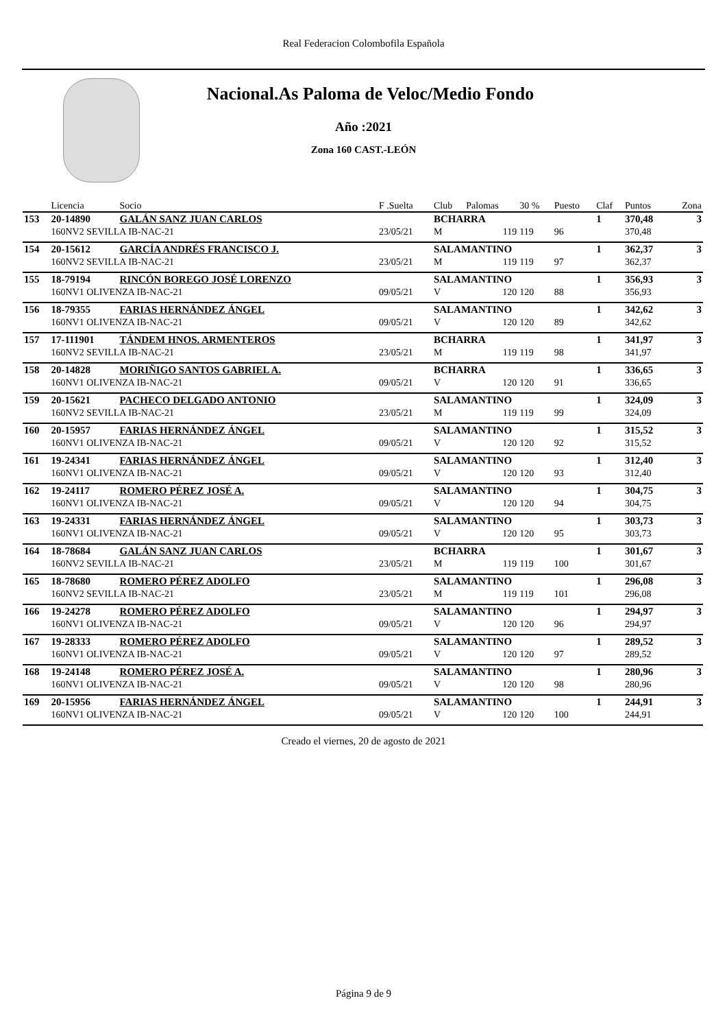Real Federacion Colombofila Española
Nacional.As Paloma de Veloc/Medio Fondo
Año :2021
Zona 160 CAST.-LEÓN
| | Licencia | Socio | F .Suelta | Club | Palomas | 30 % | Puesto | Claf | Puntos | Zona |
| --- | --- | --- | --- | --- | --- | --- | --- | --- | --- | --- |
| 153 | 20-14890 | GALÁN SANZ JUAN CARLOS | | BCHARRA | | | | 1 | 370,48 | 3 |
| | 160NV2 SEVILLA IB-NAC-21 | | 23/05/21 | M | 119 | 119 | 96 | | 370,48 | |
| 154 | 20-15612 | GARCÍA ANDRÉS FRANCISCO J. | | SALAMANTINO | | | | 1 | 362,37 | 3 |
| | 160NV2 SEVILLA IB-NAC-21 | | 23/05/21 | M | 119 | 119 | 97 | | 362,37 | |
| 155 | 18-79194 | RINCÓN BOREGO JOSÉ LORENZO | | SALAMANTINO | | | | 1 | 356,93 | 3 |
| | 160NV1 OLIVENZA IB-NAC-21 | | 09/05/21 | V | 120 | 120 | 88 | | 356,93 | |
| 156 | 18-79355 | FARIAS HERNÁNDEZ ÁNGEL | | SALAMANTINO | | | | 1 | 342,62 | 3 |
| | 160NV1 OLIVENZA IB-NAC-21 | | 09/05/21 | V | 120 | 120 | 89 | | 342,62 | |
| 157 | 17-111901 | TÁNDEM HNOS. ARMENTEROS | | BCHARRA | | | | 1 | 341,97 | 3 |
| | 160NV2 SEVILLA IB-NAC-21 | | 23/05/21 | M | 119 | 119 | 98 | | 341,97 | |
| 158 | 20-14828 | MORIÑIGO SANTOS GABRIEL A. | | BCHARRA | | | | 1 | 336,65 | 3 |
| | 160NV1 OLIVENZA IB-NAC-21 | | 09/05/21 | V | 120 | 120 | 91 | | 336,65 | |
| 159 | 20-15621 | PACHECO DELGADO ANTONIO | | SALAMANTINO | | | | 1 | 324,09 | 3 |
| | 160NV2 SEVILLA IB-NAC-21 | | 23/05/21 | M | 119 | 119 | 99 | | 324,09 | |
| 160 | 20-15957 | FARIAS HERNÁNDEZ ÁNGEL | | SALAMANTINO | | | | 1 | 315,52 | 3 |
| | 160NV1 OLIVENZA IB-NAC-21 | | 09/05/21 | V | 120 | 120 | 92 | | 315,52 | |
| 161 | 19-24341 | FARIAS HERNÁNDEZ ÁNGEL | | SALAMANTINO | | | | 1 | 312,40 | 3 |
| | 160NV1 OLIVENZA IB-NAC-21 | | 09/05/21 | V | 120 | 120 | 93 | | 312,40 | |
| 162 | 19-24117 | ROMERO PÉREZ JOSÉ A. | | SALAMANTINO | | | | 1 | 304,75 | 3 |
| | 160NV1 OLIVENZA IB-NAC-21 | | 09/05/21 | V | 120 | 120 | 94 | | 304,75 | |
| 163 | 19-24331 | FARIAS HERNÁNDEZ ÁNGEL | | SALAMANTINO | | | | 1 | 303,73 | 3 |
| | 160NV1 OLIVENZA IB-NAC-21 | | 09/05/21 | V | 120 | 120 | 95 | | 303,73 | |
| 164 | 18-78684 | GALÁN SANZ JUAN CARLOS | | BCHARRA | | | | 1 | 301,67 | 3 |
| | 160NV2 SEVILLA IB-NAC-21 | | 23/05/21 | M | 119 | 119 | 100 | | 301,67 | |
| 165 | 18-78680 | ROMERO PÉREZ ADOLFO | | SALAMANTINO | | | | 1 | 296,08 | 3 |
| | 160NV2 SEVILLA IB-NAC-21 | | 23/05/21 | M | 119 | 119 | 101 | | 296,08 | |
| 166 | 19-24278 | ROMERO PÉREZ ADOLFO | | SALAMANTINO | | | | 1 | 294,97 | 3 |
| | 160NV1 OLIVENZA IB-NAC-21 | | 09/05/21 | V | 120 | 120 | 96 | | 294,97 | |
| 167 | 19-28333 | ROMERO PÉREZ ADOLFO | | SALAMANTINO | | | | 1 | 289,52 | 3 |
| | 160NV1 OLIVENZA IB-NAC-21 | | 09/05/21 | V | 120 | 120 | 97 | | 289,52 | |
| 168 | 19-24148 | ROMERO PÉREZ JOSÉ A. | | SALAMANTINO | | | | 1 | 280,96 | 3 |
| | 160NV1 OLIVENZA IB-NAC-21 | | 09/05/21 | V | 120 | 120 | 98 | | 280,96 | |
| 169 | 20-15956 | FARIAS HERNÁNDEZ ÁNGEL | | SALAMANTINO | | | | 1 | 244,91 | 3 |
| | 160NV1 OLIVENZA IB-NAC-21 | | 09/05/21 | V | 120 | 120 | 100 | | 244,91 | |
Creado el viernes, 20 de agosto de 2021
Página 9 de 9